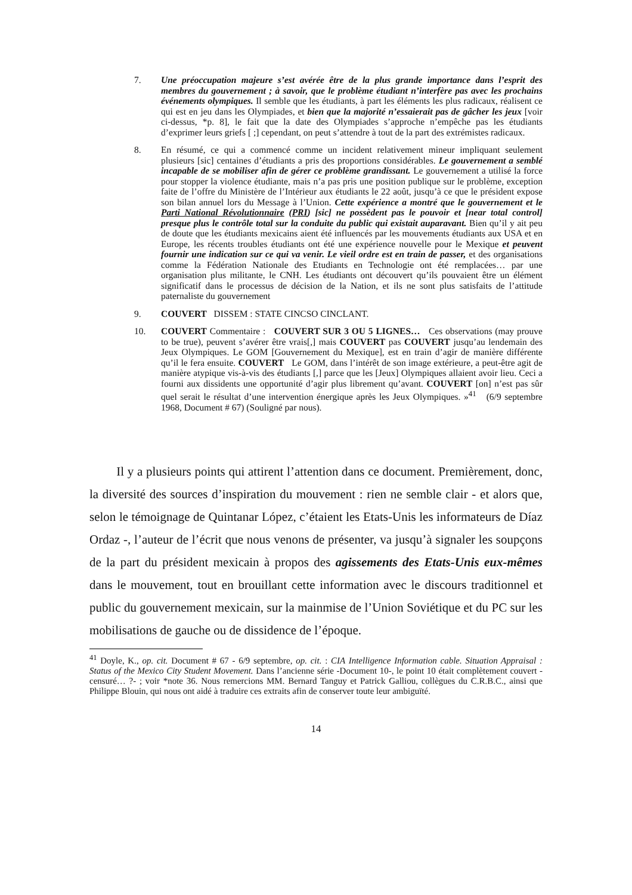7. Une préoccupation majeure s’est avérée être de la plus grande importance dans l’esprit des membres du gouvernement ; à savoir, que le problème étudiant n’interfère pas avec les prochains événements olympiques. Il semble que les étudiants, à part les éléments les plus radicaux, réalisent ce qui est en jeu dans les Olympiades, et bien que la majorité n’essaierait pas de gâcher les jeux [voir ci-dessus, *p. 8], le fait que la date des Olympiades s’approche n’empêche pas les étudiants d’exprimer leurs griefs [ ;] cependant, on peut s’attendre à tout de la part des extrémistes radicaux.
8. En résumé, ce qui a commencé comme un incident relativement mineur impliquant seulement plusieurs [sic] centaines d’étudiants a pris des proportions considérables. Le gouvernement a semblé incapable de se mobiliser afin de gérer ce problème grandissant. Le gouvernement a utilisé la force pour stopper la violence étudiante, mais n’a pas pris une position publique sur le problème, exception faite de l’offre du Ministère de l’Intérieur aux étudiants le 22 août, jusqu’à ce que le président expose son bilan annuel lors du Message à l’Union. Cette expérience a montré que le gouvernement et le Parti National Révolutionnaire (PRI) [sic] ne possèdent pas le pouvoir et [near total control] presque plus le contrôle total sur la conduite du public qui existait auparavant. Bien qu’il y ait peu de doute que les étudiants mexicains aient été influencés par les mouvements étudiants aux USA et en Europe, les récents troubles étudiants ont été une expérience nouvelle pour le Mexique et peuvent fournir une indication sur ce qui va venir. Le vieil ordre est en train de passer, et des organisations comme la Fédération Nationale des Etudiants en Technologie ont été remplacées… par une organisation plus militante, le CNH. Les étudiants ont découvert qu’ils pouvaient être un élément significatif dans le processus de décision de la Nation, et ils ne sont plus satisfaits de l’attitude paternaliste du gouvernement
9. COUVERT DISSEM : STATE CINCSO CINCLANT.
10. COUVERT Commentaire : COUVERT SUR 3 OU 5 LIGNES… Ces observations (may prouve to be true), peuvent s’avérer être vrais[,] mais COUVERT pas COUVERT jusqu’au lendemain des Jeux Olympiques. Le GOM [Gouvernement du Mexique], est en train d’agir de manière différente qu’il le fera ensuite. COUVERT Le GOM, dans l’intérêt de son image extérieure, a peut-être agit de manière atypique vis-à-vis des étudiants [,] parce que les [Jeux] Olympiques allaient avoir lieu. Ceci a fourni aux dissidents une opportunité d’agir plus librement qu’avant. COUVERT [on] n’est pas sûr quel serait le résultat d’une intervention énergique après les Jeux Olympiques. »<sup>41</sup> (6/9 septembre 1968, Document # 67) (Souligné par nous).
Il y a plusieurs points qui attirent l’attention dans ce document. Premièrement, donc, la diversité des sources d’inspiration du mouvement : rien ne semble clair - et alors que, selon le témoignage de Quintanar López, c’étaient les Etats-Unis les informateurs de Díaz Ordaz -, l’auteur de l’écrit que nous venons de présenter, va jusqu’à signaler les soupçons de la part du président mexicain à propos des agissements des Etats-Unis eux-mêmes dans le mouvement, tout en brouillant cette information avec le discours traditionnel et public du gouvernement mexicain, sur la mainmise de l’Union Soviétique et du PC sur les mobilisations de gauche ou de dissidence de l’époque.
<sup>41</sup> Doyle, K., op. cit. Document # 67 - 6/9 septembre, op. cit. : CIA Intelligence Information cable. Situation Appraisal : Status of the Mexico City Student Movement. Dans l’ancienne série -Document 10-, le point 10 était complètement couvert -censuré… ?- ; voir *note 36. Nous remercions MM. Bernard Tanguy et Patrick Galliou, collègues du C.R.B.C., ainsi que Philippe Blouin, qui nous ont aidé à traduire ces extraits afin de conserver toute leur ambiguïté.
14